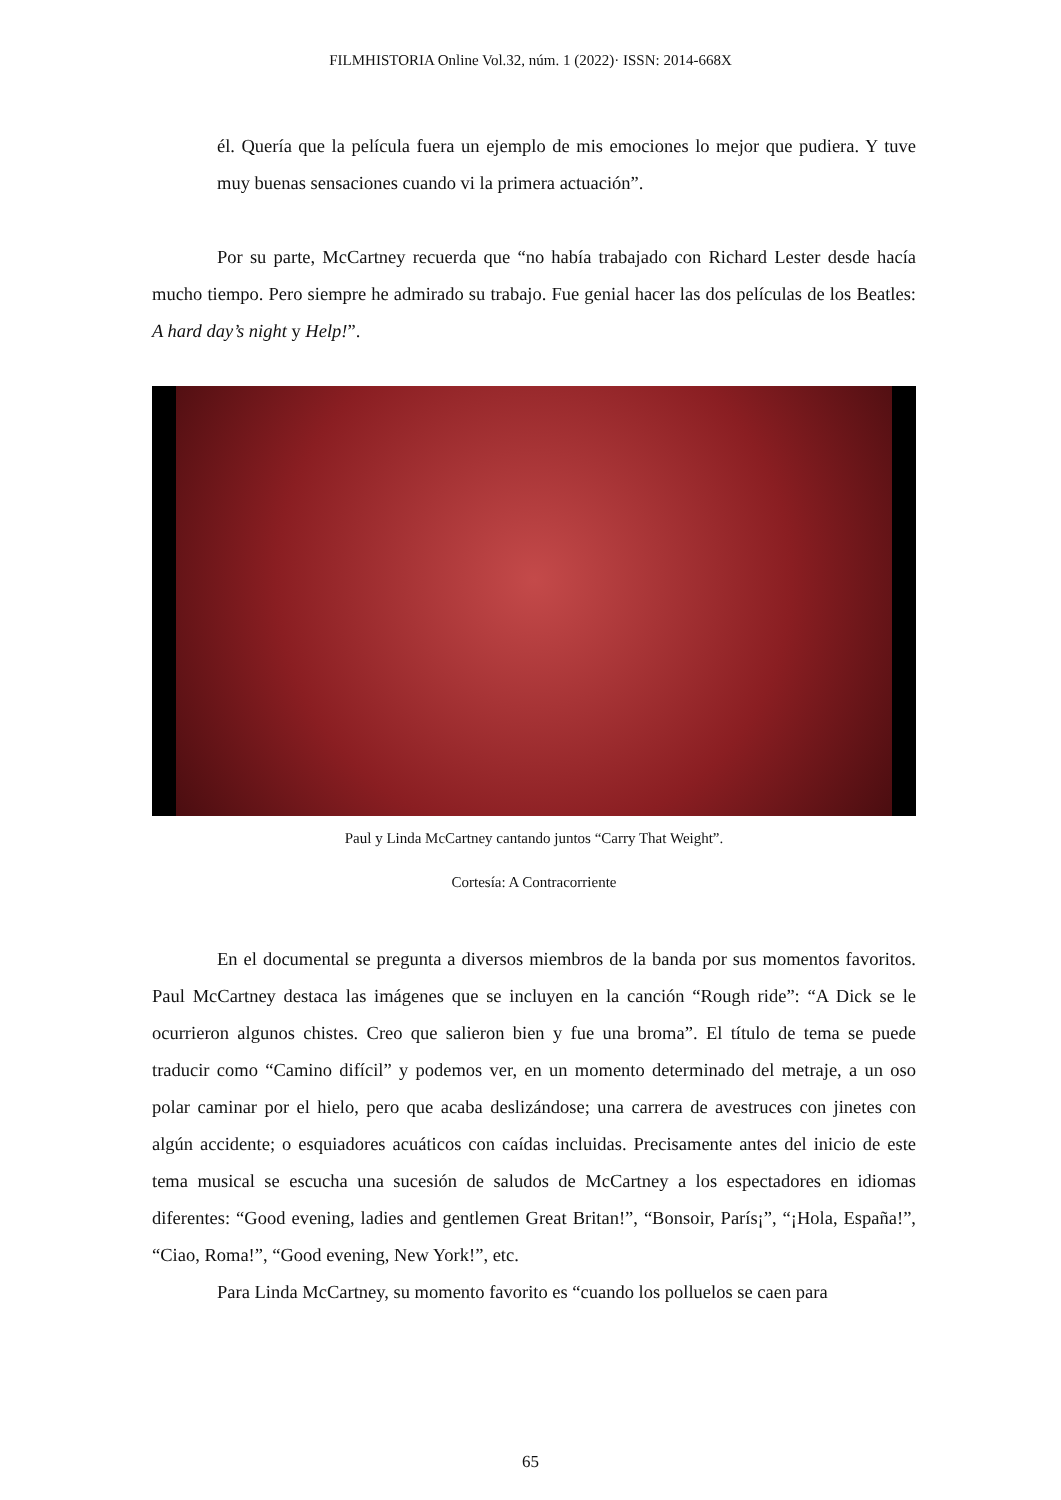FILMHISTORIA Online Vol.32, núm. 1 (2022)· ISSN: 2014-668X
él. Quería que la película fuera un ejemplo de mis emociones lo mejor que pudiera. Y tuve muy buenas sensaciones cuando vi la primera actuación”.
Por su parte, McCartney recuerda que “no había trabajado con Richard Lester desde hacía mucho tiempo. Pero siempre he admirado su trabajo. Fue genial hacer las dos películas de los Beatles: A hard day’s night y Help!”.
Paul y Linda McCartney cantando juntos “Carry That Weight”.
Cortesía: A Contracorriente
En el documental se pregunta a diversos miembros de la banda por sus momentos favoritos. Paul McCartney destaca las imágenes que se incluyen en la canción “Rough ride”: “A Dick se le ocurrieron algunos chistes. Creo que salieron bien y fue una broma”. El título de tema se puede traducir como “Camino difícil” y podemos ver, en un momento determinado del metraje, a un oso polar caminar por el hielo, pero que acaba deslizándose; una carrera de avestruces con jinetes con algún accidente; o esquiadores acuáticos con caídas incluidas. Precisamente antes del inicio de este tema musical se escucha una sucesión de saludos de McCartney a los espectadores en idiomas diferentes: “Good evening, ladies and gentlemen Great Britan!”, “Bonsoir, París¡”, “¡Hola, España!”, “Ciao, Roma!”, “Good evening, New York!”, etc.
Para Linda McCartney, su momento favorito es “cuando los polluelos se caen para
65